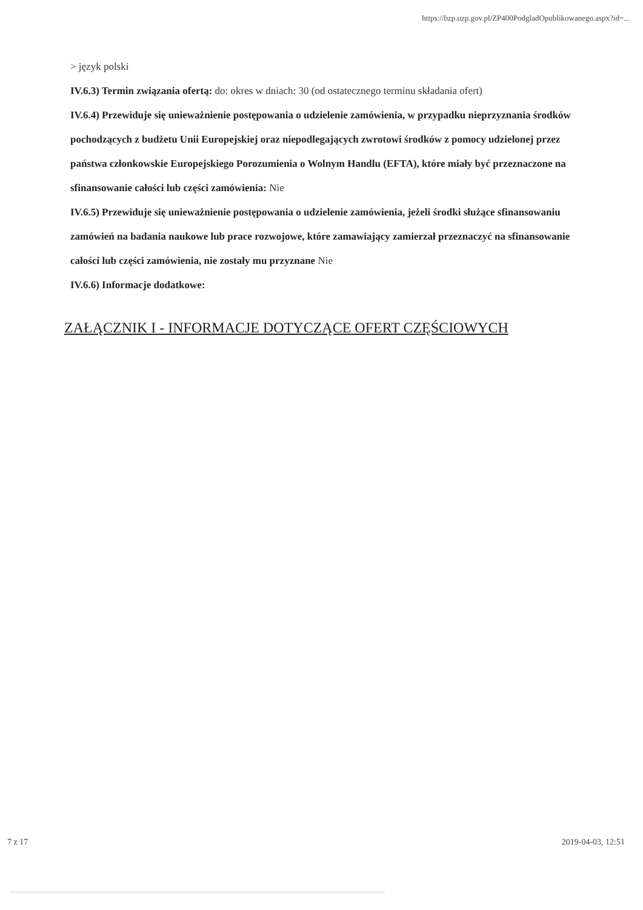https://bzp.uzp.gov.pl/ZP400PodgladOpublikowanego.aspx?id=...
> język polski
IV.6.3) Termin związania ofertą: do: okres w dniach: 30 (od ostatecznego terminu składania ofert)
IV.6.4) Przewiduje się unieważnienie postępowania o udzielenie zamówienia, w przypadku nieprzyznania środków pochodzących z budżetu Unii Europejskiej oraz niepodlegających zwrotowi środków z pomocy udzielonej przez państwa członkowskie Europejskiego Porozumienia o Wolnym Handlu (EFTA), które miały być przeznaczone na sfinansowanie całości lub części zamówienia: Nie
IV.6.5) Przewiduje się unieważnienie postępowania o udzielenie zamówienia, jeżeli środki służące sfinansowaniu zamówień na badania naukowe lub prace rozwojowe, które zamawiający zamierzał przeznaczyć na sfinansowanie całości lub części zamówienia, nie zostały mu przyznane Nie
IV.6.6) Informacje dodatkowe:
ZAŁĄCZNIK I - INFORMACJE DOTYCZĄCE OFERT CZĘŚCIOWYCH
7 z 17 2019-04-03, 12:51